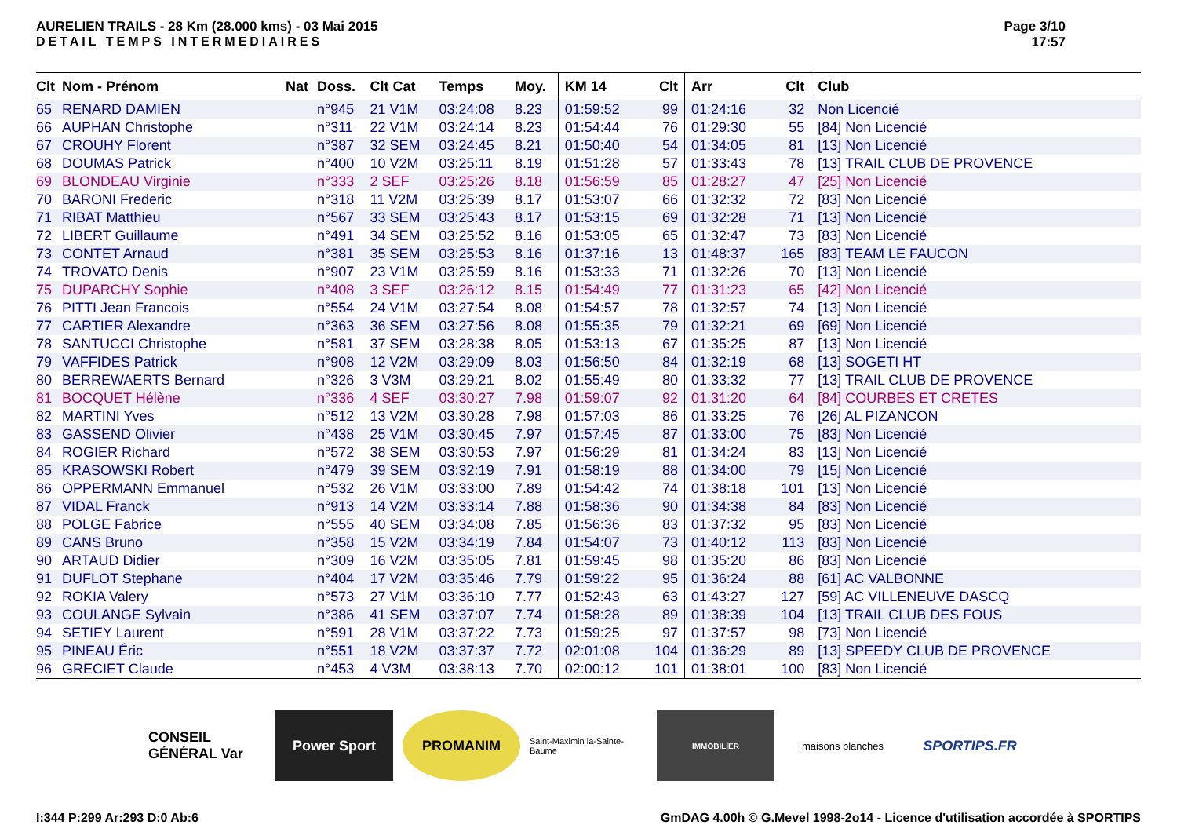AURELIEN TRAILS - 28 Km (28.000 kms) - 03 Mai 2015
DETAIL TEMPS INTERMEDIAIRES
Page 3/10
17:57
| Clt | Nom - Prénom | Nat | Doss. | Clt Cat | Temps | Moy. | KM 14 | Clt | Arr | Clt | Club |
| --- | --- | --- | --- | --- | --- | --- | --- | --- | --- | --- | --- |
| 65 | RENARD DAMIEN | | n°945 | 21 V1M | 03:24:08 | 8.23 | 01:59:52 | 99 | 01:24:16 | 32 | Non Licencié |
| 66 | AUPHAN Christophe | | n°311 | 22 V1M | 03:24:14 | 8.23 | 01:54:44 | 76 | 01:29:30 | 55 | [84] Non Licencié |
| 67 | CROUHY Florent | | n°387 | 32 SEM | 03:24:45 | 8.21 | 01:50:40 | 54 | 01:34:05 | 81 | [13] Non Licencié |
| 68 | DOUMAS Patrick | | n°400 | 10 V2M | 03:25:11 | 8.19 | 01:51:28 | 57 | 01:33:43 | 78 | [13] TRAIL CLUB DE PROVENCE |
| 69 | BLONDEAU Virginie | | n°333 | 2 SEF | 03:25:26 | 8.18 | 01:56:59 | 85 | 01:28:27 | 47 | [25] Non Licencié |
| 70 | BARONI Frederic | | n°318 | 11 V2M | 03:25:39 | 8.17 | 01:53:07 | 66 | 01:32:32 | 72 | [83] Non Licencié |
| 71 | RIBAT Matthieu | | n°567 | 33 SEM | 03:25:43 | 8.17 | 01:53:15 | 69 | 01:32:28 | 71 | [13] Non Licencié |
| 72 | LIBERT Guillaume | | n°491 | 34 SEM | 03:25:52 | 8.16 | 01:53:05 | 65 | 01:32:47 | 73 | [83] Non Licencié |
| 73 | CONTET Arnaud | | n°381 | 35 SEM | 03:25:53 | 8.16 | 01:37:16 | 13 | 01:48:37 | 165 | [83] TEAM LE FAUCON |
| 74 | TROVATO Denis | | n°907 | 23 V1M | 03:25:59 | 8.16 | 01:53:33 | 71 | 01:32:26 | 70 | [13] Non Licencié |
| 75 | DUPARCHY Sophie | | n°408 | 3 SEF | 03:26:12 | 8.15 | 01:54:49 | 77 | 01:31:23 | 65 | [42] Non Licencié |
| 76 | PITTI Jean Francois | | n°554 | 24 V1M | 03:27:54 | 8.08 | 01:54:57 | 78 | 01:32:57 | 74 | [13] Non Licencié |
| 77 | CARTIER Alexandre | | n°363 | 36 SEM | 03:27:56 | 8.08 | 01:55:35 | 79 | 01:32:21 | 69 | [69] Non Licencié |
| 78 | SANTUCCI Christophe | | n°581 | 37 SEM | 03:28:38 | 8.05 | 01:53:13 | 67 | 01:35:25 | 87 | [13] Non Licencié |
| 79 | VAFFIDES Patrick | | n°908 | 12 V2M | 03:29:09 | 8.03 | 01:56:50 | 84 | 01:32:19 | 68 | [13] SOGETI HT |
| 80 | BERREWAERTS Bernard | | n°326 | 3 V3M | 03:29:21 | 8.02 | 01:55:49 | 80 | 01:33:32 | 77 | [13] TRAIL CLUB DE PROVENCE |
| 81 | BOCQUET Hélène | | n°336 | 4 SEF | 03:30:27 | 7.98 | 01:59:07 | 92 | 01:31:20 | 64 | [84] COURBES ET CRETES |
| 82 | MARTINI Yves | | n°512 | 13 V2M | 03:30:28 | 7.98 | 01:57:03 | 86 | 01:33:25 | 76 | [26] AL PIZANCON |
| 83 | GASSEND Olivier | | n°438 | 25 V1M | 03:30:45 | 7.97 | 01:57:45 | 87 | 01:33:00 | 75 | [83] Non Licencié |
| 84 | ROGIER Richard | | n°572 | 38 SEM | 03:30:53 | 7.97 | 01:56:29 | 81 | 01:34:24 | 83 | [13] Non Licencié |
| 85 | KRASOWSKI Robert | | n°479 | 39 SEM | 03:32:19 | 7.91 | 01:58:19 | 88 | 01:34:00 | 79 | [15] Non Licencié |
| 86 | OPPERMANN Emmanuel | | n°532 | 26 V1M | 03:33:00 | 7.89 | 01:54:42 | 74 | 01:38:18 | 101 | [13] Non Licencié |
| 87 | VIDAL Franck | | n°913 | 14 V2M | 03:33:14 | 7.88 | 01:58:36 | 90 | 01:34:38 | 84 | [83] Non Licencié |
| 88 | POLGE Fabrice | | n°555 | 40 SEM | 03:34:08 | 7.85 | 01:56:36 | 83 | 01:37:32 | 95 | [83] Non Licencié |
| 89 | CANS Bruno | | n°358 | 15 V2M | 03:34:19 | 7.84 | 01:54:07 | 73 | 01:40:12 | 113 | [83] Non Licencié |
| 90 | ARTAUD Didier | | n°309 | 16 V2M | 03:35:05 | 7.81 | 01:59:45 | 98 | 01:35:20 | 86 | [83] Non Licencié |
| 91 | DUFLOT Stephane | | n°404 | 17 V2M | 03:35:46 | 7.79 | 01:59:22 | 95 | 01:36:24 | 88 | [61] AC VALBONNE |
| 92 | ROKIA Valery | | n°573 | 27 V1M | 03:36:10 | 7.77 | 01:52:43 | 63 | 01:43:27 | 127 | [59] AC VILLENEUVE DASCQ |
| 93 | COULANGE Sylvain | | n°386 | 41 SEM | 03:37:07 | 7.74 | 01:58:28 | 89 | 01:38:39 | 104 | [13] TRAIL CLUB DES FOUS |
| 94 | SETIEY Laurent | | n°591 | 28 V1M | 03:37:22 | 7.73 | 01:59:25 | 97 | 01:37:57 | 98 | [73] Non Licencié |
| 95 | PINEAU Éric | | n°551 | 18 V2M | 03:37:37 | 7.72 | 02:01:08 | 104 | 01:36:29 | 89 | [13] SPEEDY CLUB DE PROVENCE |
| 96 | GRECIET Claude | | n°453 | 4 V3M | 03:38:13 | 7.70 | 02:00:12 | 101 | 01:38:01 | 100 | [83] Non Licencié |
CONSEIL GÉNÉRAL Var
Power Sport PROMANIM
Saint-Maximin la-Sainte-Baume
IMMOBILIER
maisons blanches
SPORTIPS.FR
I:344 P:299 Ar:293 D:0 Ab:6 GmDAG 4.00h © G.Mevel 1998-2o14 - Licence d'utilisation accordée à SPORTIPS